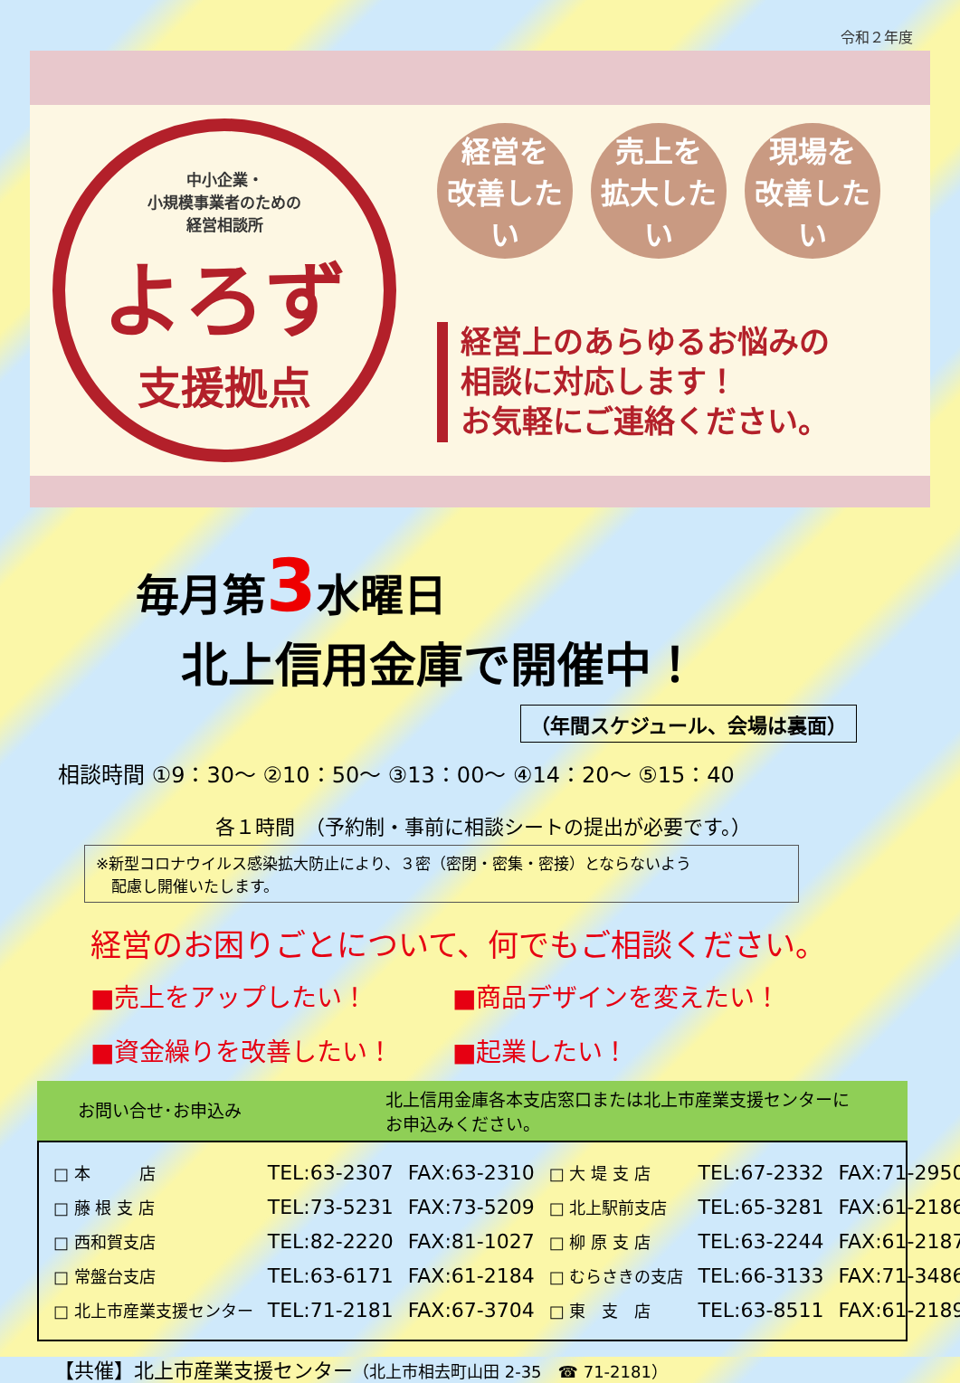令和２年度
中小企業・
小規模事業者のための
経営相談所
よろず
支援拠点
経営を
改善したい
売上を
拡大したい
現場を
改善したい
経営上のあらゆるお悩みの
相談に対応します！
お気軽にご連絡ください。
毎月第3水曜日
北上信用金庫で開催中！
（年間スケジュール、会場は裏面）
相談時間 ①9：30～ ②10：50～ ③13：00～ ④14：20～ ⑤15：40
各１時間　（予約制・事前に相談シートの提出が必要です。）
※新型コロナウイルス感染拡大防止により、３密（密閉・密集・密接）とならないよう
　配慮し開催いたします。
経営のお困りごとについて、何でもご相談ください。
■売上をアップしたい！
■商品デザインを変えたい！
■資金繰りを改善したい！
■起業したい！
お問い合せ･お申込み
北上信用金庫各本支店窓口または北上市産業支援センターに
お申込みください。
| □ 本 店 | TEL:63-2307 | FAX:63-2310 |
| □ 藤 根 支 店 | TEL:73-5231 | FAX:73-5209 |
| □ 西和賀支店 | TEL:82-2220 | FAX:81-1027 |
| □ 常盤台支店 | TEL:63-6171 | FAX:61-2184 |
| □ 北上市産業支援センター | TEL:71-2181 | FAX:67-3704 |
| □ 大 堤 支 店 | TEL:67-2332 | FAX:71-2950 |
| □ 北上駅前支店 | TEL:65-3281 | FAX:61-2186 |
| □ 柳 原 支 店 | TEL:63-2244 | FAX:61-2187 |
| □ むらさきの支店 | TEL:66-3133 | FAX:71-3486 |
| □ 東 支 店 | TEL:63-8511 | FAX:61-2189 |
【共催】北上市産業支援センター（北上市相去町山田 2-35　☎ 71-2181）